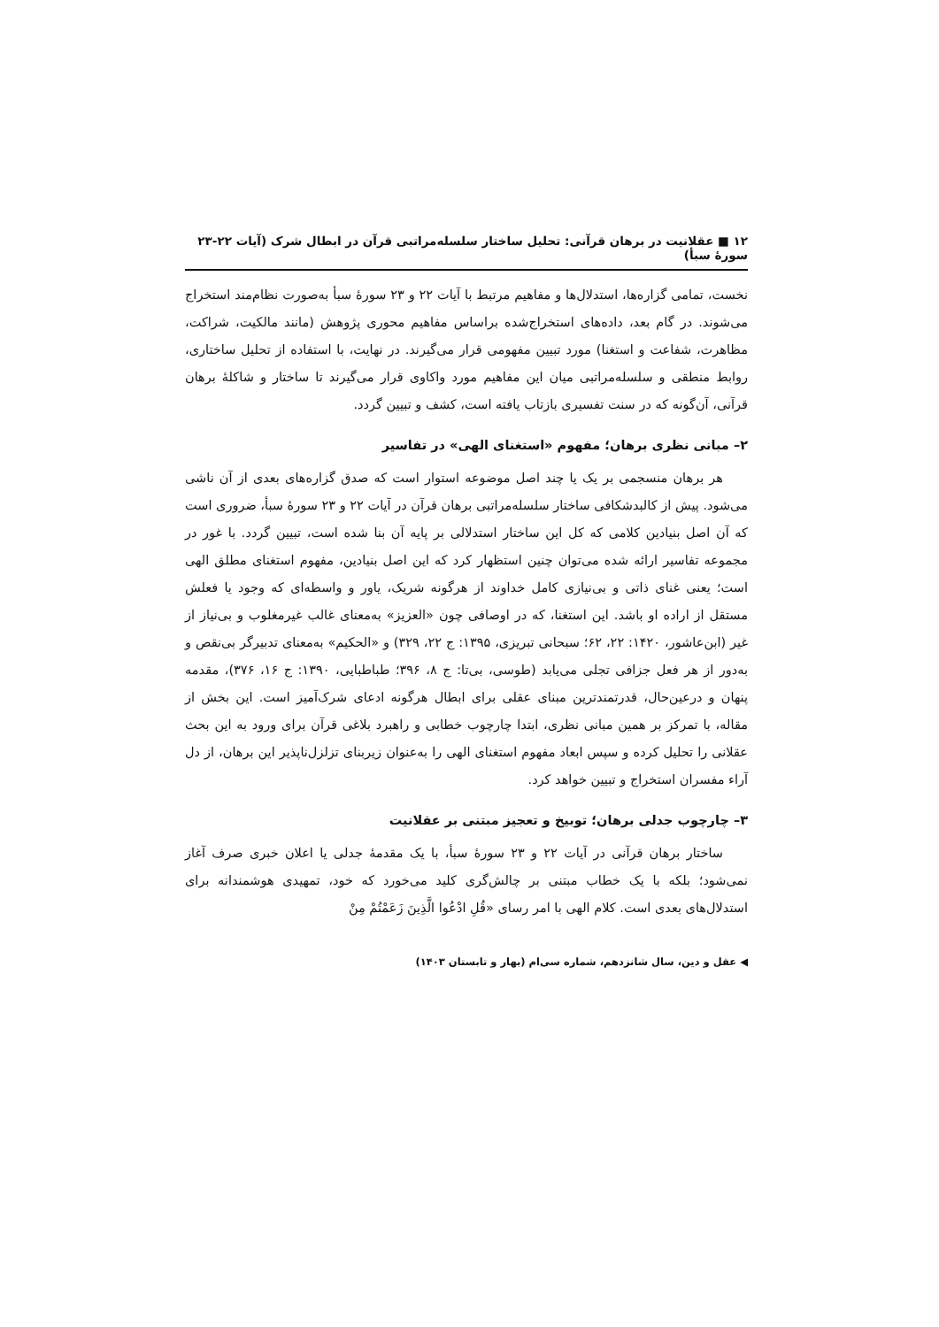۱۲ ■ عقلانیت در برهان قرآنی: تحلیل ساختار سلسله‌مراتبی قرآن در ابطال شرک (آیات ۲۲-۲۳ سورهٔ سبأ)
نخست، تمامی گزاره‌ها، استدلال‌ها و مفاهیم مرتبط با آیات ۲۲ و ۲۳ سورهٔ سبأ به‌صورت نظام‌مند استخراج می‌شوند. در گام بعد، داده‌های استخراج‌شده براساس مفاهیم محوری پژوهش (مانند مالکیت، شراکت، مظاهرت، شفاعت و استغنا) مورد تبیین مفهومی قرار می‌گیرند. در نهایت، با استفاده از تحلیل ساختاری، روابط منطقی و سلسله‌مراتبی میان این مفاهیم مورد واکاوی قرار می‌گیرند تا ساختار و شاکلهٔ برهان قرآنی، آن‌گونه که در سنت تفسیری بازتاب یافته است، کشف و تبیین گردد.
۲– مبانی نظری برهان؛ مفهوم «استغنای الهی» در تفاسیر
هر برهان منسجمی بر یک یا چند اصل موضوعه استوار است که صدق گزاره‌های بعدی از آن ناشی می‌شود. پیش از کالبدشکافی ساختار سلسله‌مراتبی برهان قرآن در آیات ۲۲ و ۲۳ سورهٔ سبأ، ضروری است که آن اصل بنیادین کلامی که کل این ساختار استدلالی بر پایه آن بنا شده است، تبیین گردد. با غور در مجموعه تفاسیر ارائه شده می‌توان چنین استظهار کرد که این اصل بنیادین، مفهوم استغنای مطلق الهی است؛ یعنی غنای ذاتی و بی‌نیازی کامل خداوند از هرگونه شریک، یاور و واسطه‌ای که وجود یا فعلش مستقل از اراده او باشد. این استغنا، که در اوصافی چون «العزیز» به‌معنای غالب غیرمغلوب و بی‌نیاز از غیر (ابن‌عاشور، ۱۴۲۰: ۲۲، ۶۲؛ سبحانی تبریزی، ۱۳۹۵: ج ۲۲، ۳۲۹) و «الحکیم» به‌معنای تدبیرگر بی‌نقص و به‌دور از هر فعل جزافی تجلی می‌یابد (طوسی، بی‌تا: ج ۸، ۳۹۶؛ طباطبایی، ۱۳۹۰: ج ۱۶، ۳۷۶)، مقدمه پنهان و درعین‌حال، قدرتمندترین مبنای عقلی برای ابطال هرگونه ادعای شرک‌آمیز است. این بخش از مقاله، با تمرکز بر همین مبانی نظری، ابتدا چارچوب خطابی و راهبرد بلاغی قرآن برای ورود به این بحث عقلانی را تحلیل کرده و سپس ابعاد مفهوم استغنای الهی را به‌عنوان زیربنای تزلزل‌ناپذیر این برهان، از دل آراء مفسران استخراج و تبیین خواهد کرد.
۳– چارچوب جدلی برهان؛ توبیخ و تعجیز مبتنی بر عقلانیت
ساختار برهان قرآنی در آیات ۲۲ و ۲۳ سورهٔ سبأ، با یک مقدمهٔ جدلی یا اعلان خبری صرف آغاز نمی‌شود؛ بلکه با یک خطاب مبتنی بر چالش‌گری کلید می‌خورد که خود، تمهیدی هوشمندانه برای استدلال‌های بعدی است. کلام الهی با امر رسای «قُلِ ادْعُوا الَّذِينَ زَعَمْتُمْ مِنْ
◀ عقل و دین، سال شانزدهم، شماره سی‌ام (بهار و تابستان ۱۴۰۳)